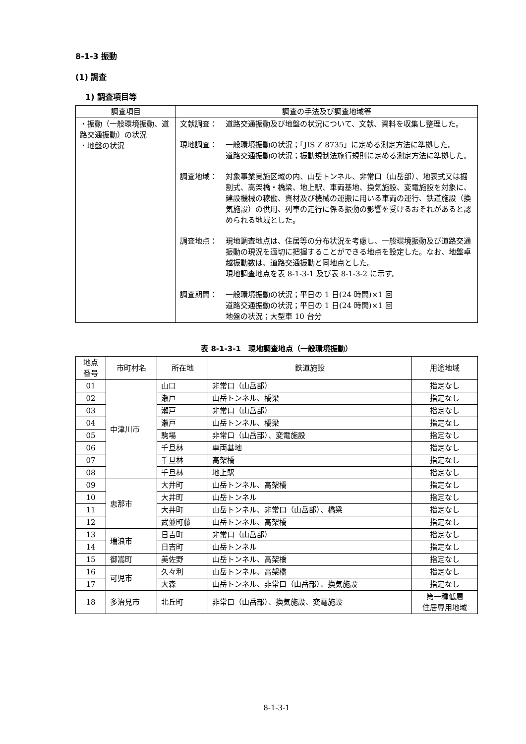8-1-3 振動
(1) 調査
1) 調査項目等
| 調査項目 | 調査の手法及び調査地域等 |
| --- | --- |
| ・振動（一般環境振動、道路交通振動）の状況 ・地盤の状況 | 文献調査： 道路交通振動及び地盤の状況について、文献、資料を収集し整理した。 現地調査： 一般環境振動の状況；「JIS Z 8735」に定める測定方法に準拠した。 道路交通振動の状況；振動規制法施行規則に定める測定方法に準拠した。 調査地域： 対象事業実施区域の内、山岳トンネル、非常口（山岳部）、地表式又は掘割式、高架橋・橋梁、地上駅、車両基地、換気施設、変電施設を対象に、建設機械の稼働、資材及び機械の運搬に用いる車両の運行、鉄道施設（換気施設）の供用、列車の走行に係る振動の影響を受けるおそれがあると認められる地域とした。 調査地点： 現地調査地点は、住居等の分布状況を考慮し、一般環境振動及び道路交通振動の現況を適切に把握することができる地点を設定した。なお、地盤卓越振動数は、道路交通振動と同地点とした。 現地調査地点を表 8-1-3-1 及び表 8-1-3-2 に示す。 調査期間： 一般環境振動の状況；平日の 1 日(24 時間)×1 回 道路交通振動の状況；平日の 1 日(24 時間)×1 回 地盤の状況；大型車 10 台分 |
表 8-1-3-1　現地調査地点（一般環境振動）
| 地点 番号 | 市町村名 | 所在地 | 鉄道施設 | 用途地域 |
| --- | --- | --- | --- | --- |
| 01 | 中津川市 | 山口 | 非常口（山岳部） | 指定なし |
| 02 | | 瀬戸 | 山岳トンネル、橋梁 | 指定なし |
| 03 | | 瀬戸 | 非常口（山岳部） | 指定なし |
| 04 | | 瀬戸 | 山岳トンネル、橋梁 | 指定なし |
| 05 | | 駒場 | 非常口（山岳部）、変電施設 | 指定なし |
| 06 | | 千旦林 | 車両基地 | 指定なし |
| 07 | | 千旦林 | 高架橋 | 指定なし |
| 08 | | 千旦林 | 地上駅 | 指定なし |
| 09 | 恵那市 | 大井町 | 山岳トンネル、高架橋 | 指定なし |
| 10 | | 大井町 | 山岳トンネル | 指定なし |
| 11 | | 大井町 | 山岳トンネル、非常口（山岳部）、橋梁 | 指定なし |
| 12 | | 武並町藤 | 山岳トンネル、高架橋 | 指定なし |
| 13 | 瑞浪市 | 日吉町 | 非常口（山岳部） | 指定なし |
| 14 | | 日吉町 | 山岳トンネル | 指定なし |
| 15 | 御嵩町 | 美佐野 | 山岳トンネル、高架橋 | 指定なし |
| 16 | 可児市 | 久々利 | 山岳トンネル、高架橋 | 指定なし |
| 17 | | 大森 | 山岳トンネル、非常口（山岳部）、換気施設 | 指定なし |
| 18 | 多治見市 | 北丘町 | 非常口（山岳部）、換気施設、変電施設 | 第一種低層 住居専用地域 |
8-1-3-1